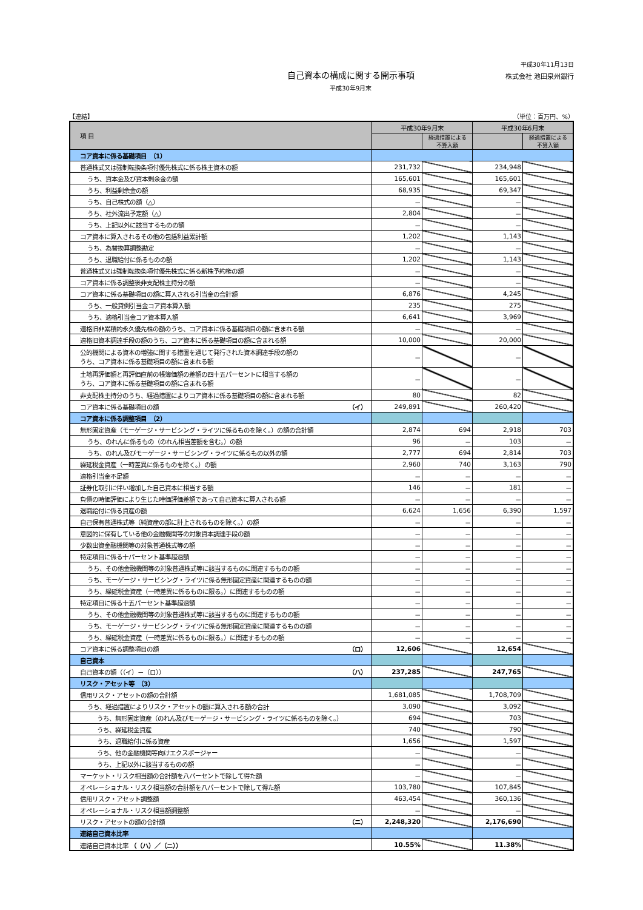平成30年11月13日
自己資本の構成に関する開示事項
平成30年9月末
株式会社 池田泉州銀行
【連結】 （単位：百万円、%）
| 項 目 | 平成30年9月末 | | 平成30年6月末 | |
| --- | --- | --- | --- | --- |
| | | 経過措置による 不算入額 | | 経過措置による 不算入額 |
| コア資本に係る基礎項目 （1） | | | | |
| 普通株式又は強制転換条項付優先株式に係る株主資本の額 | 231,732 | | 234,948 | |
| うち、資本金及び資本剰余金の額 | 165,601 | | 165,601 | |
| うち、利益剰余金の額 | 68,935 | | 69,347 | |
| うち、自己株式の額（△） | － | | － | |
| うち、社外流出予定額（△） | 2,804 | | － | |
| うち、上記以外に該当するものの額 | － | | － | |
| コア資本に算入されるその他の包括利益累計額 | 1,202 | | 1,143 | |
| うち、為替換算調整勘定 | － | | － | |
| うち、退職給付に係るものの額 | 1,202 | | 1,143 | |
| 普通株式又は強制転換条項付優先株式に係る新株予約権の額 | － | | － | |
| コア資本に係る調整後非支配株主持分の額 | － | | － | |
| コア資本に係る基礎項目の額に算入される引当金の合計額 | 6,876 | | 4,245 | |
| うち、一般貸倒引当金コア資本算入額 | 235 | | 275 | |
| うち、適格引当金コア資本算入額 | 6,641 | | 3,969 | |
| 適格旧非累積的永久優先株の額のうち、コア資本に係る基礎項目の額に含まれる額 | － | | － | |
| 適格旧資本調達手段の額のうち、コア資本に係る基礎項目の額に含まれる額 | 10,000 | | 20,000 | |
| 公的機関による資本の増強に関する措置を通じて発行された資本調達手段の額の うち、コア資本に係る基礎項目の額に含まれる額 | － | | － | |
| 土地再評価額と再評価直前の帳簿価額の差額の四十五パーセントに相当する額の うち、コア資本に係る基礎項目の額に含まれる額 | － | | － | |
| 非支配株主持分のうち、経過措置によりコア資本に係る基礎項目の額に含まれる額 | 80 | | 82 | |
| コア資本に係る基礎項目の額 （イ） | 249,891 | | 260,420 | |
| コア資本に係る調整項目 （2） | | | | |
| 無形固定資産（モーゲージ・サービシング・ライツに係るものを除く。）の額の合計額 | 2,874 | 694 | 2,918 | 703 |
| うち、のれんに係るもの（のれん相当差額を含む。）の額 | 96 | － | 103 | － |
| うち、のれん及びモーゲージ・サービシング・ライツに係るもの以外の額 | 2,777 | 694 | 2,814 | 703 |
| 繰延税金資産（一時差異に係るものを除く。）の額 | 2,960 | 740 | 3,163 | 790 |
| 適格引当金不足額 | － | － | － | － |
| 証券化取引に伴い増加した自己資本に相当する額 | 146 | － | 181 | － |
| 負債の時価評価により生じた時価評価差額であって自己資本に算入される額 | － | － | － | － |
| 退職給付に係る資産の額 | 6,624 | 1,656 | 6,390 | 1,597 |
| 自己保有普通株式等（純資産の部に計上されるものを除く。）の額 | － | － | － | － |
| 意図的に保有している他の金融機関等の対象資本調達手段の額 | － | － | － | － |
| 少数出資金融機関等の対象普通株式等の額 | － | － | － | － |
| 特定項目に係る十パーセント基準超過額 | － | － | － | － |
| うち、その他金融機関等の対象普通株式等に該当するものに関連するものの額 | － | － | － | － |
| うち、モーゲージ・サービシング・ライツに係る無形固定資産に関連するものの額 | － | － | － | － |
| うち、繰延税金資産（一時差異に係るものに限る。）に関連するものの額 | － | － | － | － |
| 特定項目に係る十五パーセント基準超過額 | － | － | － | － |
| うち、その他金融機関等の対象普通株式等に該当するものに関連するものの額 | － | － | － | － |
| うち、モーゲージ・サービシング・ライツに係る無形固定資産に関連するものの額 | － | － | － | － |
| うち、繰延税金資産（一時差異に係るものに限る。）に関連するものの額 | － | － | － | － |
| コア資本に係る調整項目の額 （ロ） | 12,606 | | 12,654 | |
| 自己資本 | | | | |
| 自己資本の額（（イ）－（ロ）） （ハ） | 237,285 | | 247,765 | |
| リスク・アセット等 （3） | | | | |
| 信用リスク・アセットの額の合計額 | 1,681,085 | | 1,708,709 | |
| うち、経過措置によりリスク・アセットの額に算入される額の合計 | 3,090 | | 3,092 | |
| うち、無形固定資産（のれん及びモーゲージ・サービシング・ライツに係るものを除く。） | 694 | | 703 | |
| うち、繰延税金資産 | 740 | | 790 | |
| うち、退職給付に係る資産 | 1,656 | | 1,597 | |
| うち、他の金融機関等向けエクスポージャー | － | | － | |
| うち、上記以外に該当するものの額 | － | | － | |
| マーケット・リスク相当額の合計額を八パーセントで除して得た額 | － | | － | |
| オペレーショナル・リスク相当額の合計額を八パーセントで除して得た額 | 103,780 | | 107,845 | |
| 信用リスク・アセット調整額 | 463,454 | | 360,136 | |
| オペレーショナル・リスク相当額調整額 | － | | － | |
| リスク・アセットの額の合計額 （ニ） | 2,248,320 | | 2,176,690 | |
| 連結自己資本比率 | | | | |
| 連結自己資本比率 （（ハ）／（ニ）） | 10.55% | | 11.38% | |